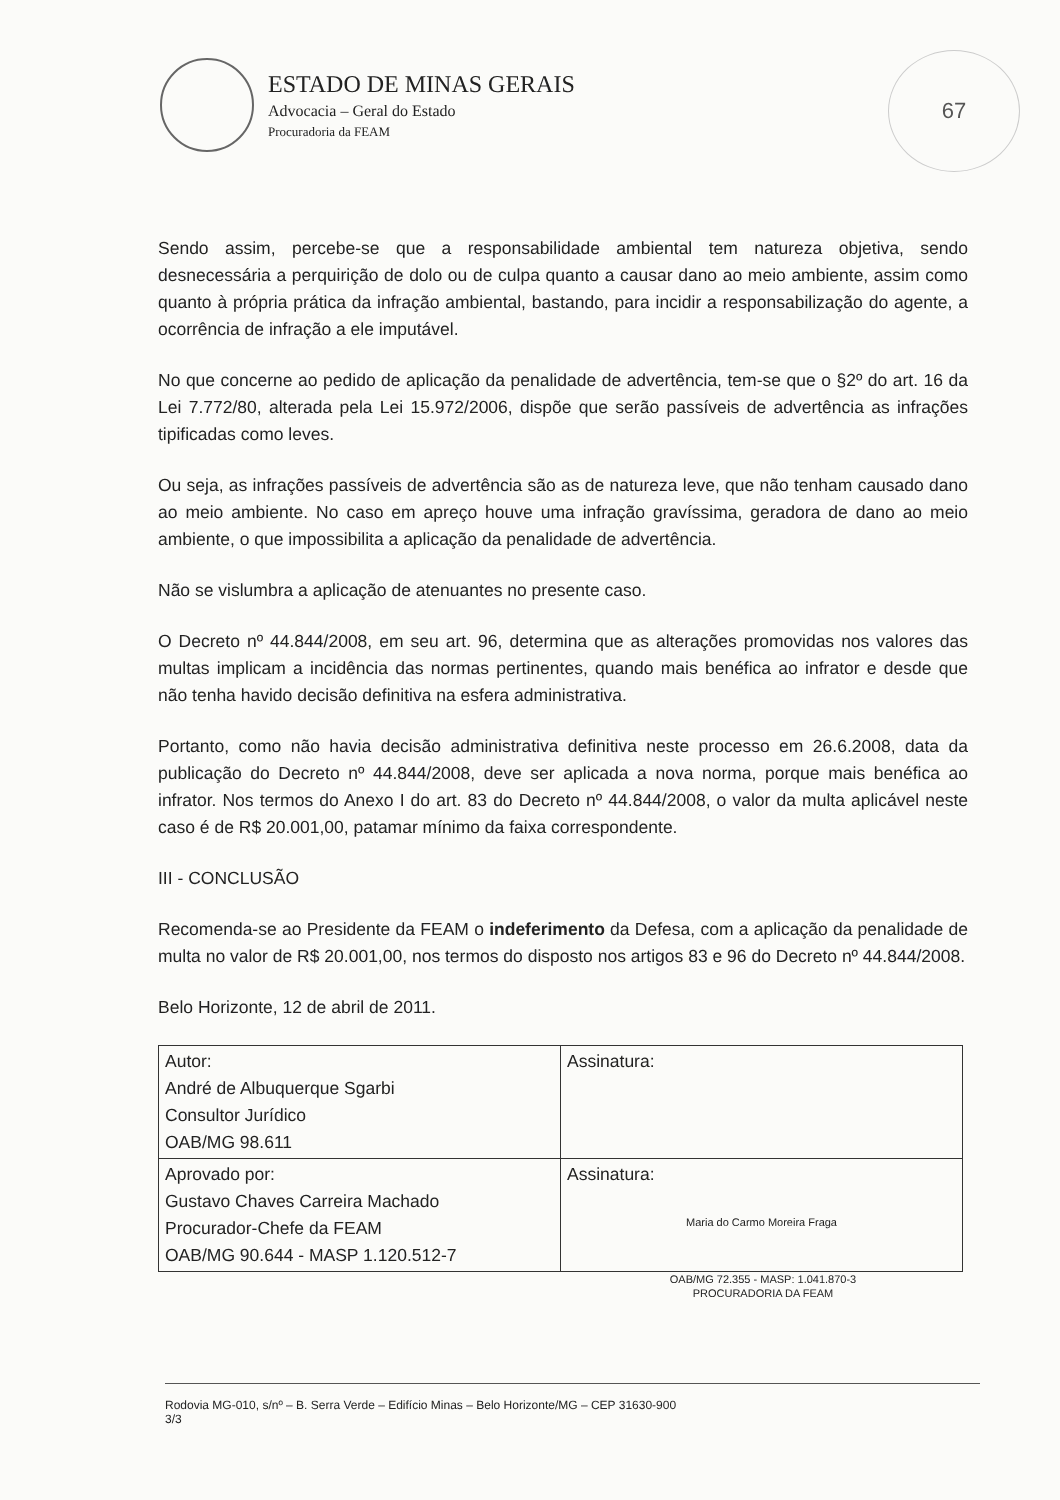ESTADO DE MINAS GERAIS
Advocacia – Geral do Estado
Procuradoria da FEAM
67
Sendo assim, percebe-se que a responsabilidade ambiental tem natureza objetiva, sendo desnecessária a perquirição de dolo ou de culpa quanto a causar dano ao meio ambiente, assim como quanto à própria prática da infração ambiental, bastando, para incidir a responsabilização do agente, a ocorrência de infração a ele imputável.
No que concerne ao pedido de aplicação da penalidade de advertência, tem-se que o §2º do art. 16 da Lei 7.772/80, alterada pela Lei 15.972/2006, dispõe que serão passíveis de advertência as infrações tipificadas como leves.
Ou seja, as infrações passíveis de advertência são as de natureza leve, que não tenham causado dano ao meio ambiente. No caso em apreço houve uma infração gravíssima, geradora de dano ao meio ambiente, o que impossibilita a aplicação da penalidade de advertência.
Não se vislumbra a aplicação de atenuantes no presente caso.
O Decreto nº 44.844/2008, em seu art. 96, determina que as alterações promovidas nos valores das multas implicam a incidência das normas pertinentes, quando mais benéfica ao infrator e desde que não tenha havido decisão definitiva na esfera administrativa.
Portanto, como não havia decisão administrativa definitiva neste processo em 26.6.2008, data da publicação do Decreto nº 44.844/2008, deve ser aplicada a nova norma, porque mais benéfica ao infrator. Nos termos do Anexo I do art. 83 do Decreto nº 44.844/2008, o valor da multa aplicável neste caso é de R$ 20.001,00, patamar mínimo da faixa correspondente.
III - CONCLUSÃO
Recomenda-se ao Presidente da FEAM o indeferimento da Defesa, com a aplicação da penalidade de multa no valor de R$ 20.001,00, nos termos do disposto nos artigos 83 e 96 do Decreto nº 44.844/2008.
Belo Horizonte, 12 de abril de 2011.
| Autor: André de Albuquerque Sgarbi Consultor Jurídico OAB/MG 98.611 | Assinatura: |
| Aprovado por: Gustavo Chaves Carreira Machado Procurador-Chefe da FEAM OAB/MG 90.644 - MASP 1.120.512-7 | Assinatura: Maria do Carmo Moreira Fraga |
OAB/MG 72.355 - MASP: 1.041.870-3
PROCURADORIA DA FEAM
Rodovia MG-010, s/nº – B. Serra Verde – Edifício Minas – Belo Horizonte/MG – CEP 31630-900
3/3